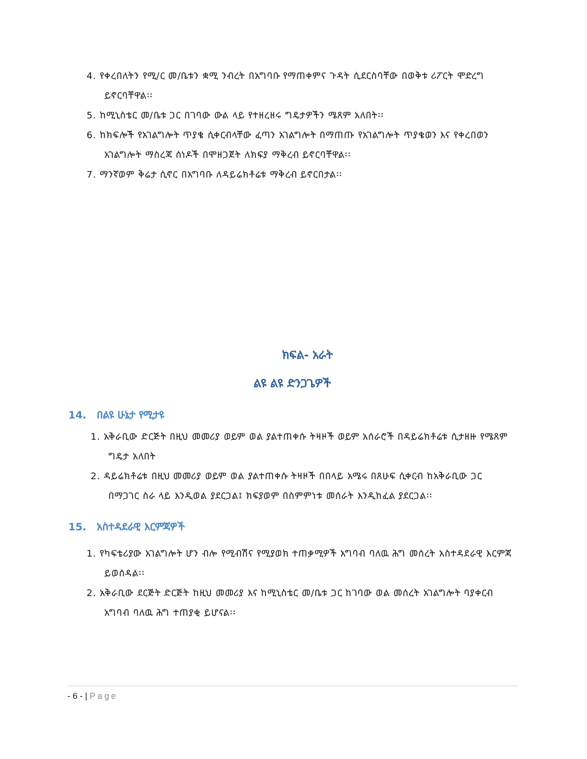4. የቀረበለትን የሚ/ር መ/ቤቱን ቋሚ ንብረት በአግባቡ የማጠቀምና ጉዳት ሲደርስባቸው በወቅቱ ሪፖርት ሞድረግ ይኖርባቸዋል፡፡
5. ከሚኒስቴር መ/ቤቱ ጋር በገባው ውል ላይ የተዘረዘሩ ግዴታዎችን ሜጸም አለበት፡፡
6. ከክፍሎች የአገልግሎት ጥያቄ ሲቀርብላቸው ፈጣን አገልግሎት በማጠጡ የአገልግሎት ጥያቄወን እና የቀረበወን አገልግሎት ማስረጃ ሰነዶች በሞዘጋጀት ለክፍያ ማቅረብ ይኖርባቸዋል፡፡
7. ማንኛወም ቅሬታ ሲኖር በአግባቡ ለዳይሬክቶሬቱ ማቅረብ ይኖርበታል፡፡
ክፍል- አራት
ልዩ ልዩ ድንጋጌዎች
14. በልዩ ሁኔታ የሚታዩ
1. አቅራቢው ድርጅት በዚህ መመሪያ ወይም ወል ያልተጠቀሱ ትዛዞች ወይም አሰራሮች በዳይሬክቶሬቱ ሲታዘዙ የሜጸም ግዴታ አለበት
2. ዳይሬክቶሬቱ በዚህ መመሪያ ወይም ወል ያልተጠቀሱ ትዛዞች በበላይ አሜሩ በጸሁፍ ሲቀርብ ከአቅራቢው ጋር በማጋገር ስራ ላይ እንዲወል ያደርጋል፤ ክፍያወም በስምምነቱ መሰራት እንዲከፈል ያደርጋል፡፡
15. አስተዳደራዊ እርምጃዎች
1. የካፍቴሪያው አገልግሎት ሆን ብሎ የሚብሽና የሚያወክ ተጠቃሚዎች አግባብ ባለዉ ሕግ መሰረት አስተዳደራዊ እርምጃ ይወሰዳል፡፡
2. አቅራቢው ደርጅት ድርጅት ከዚህ መመሪያ እና ከሚኒስቴር መ/ቤቱ ጋር ከገባው ወል መሰረት አገልግሎት ባያቀርብ አግባብ ባለዉ ሕግ ተጠያቂ ይሆናል፡፡
- 6 - | Page